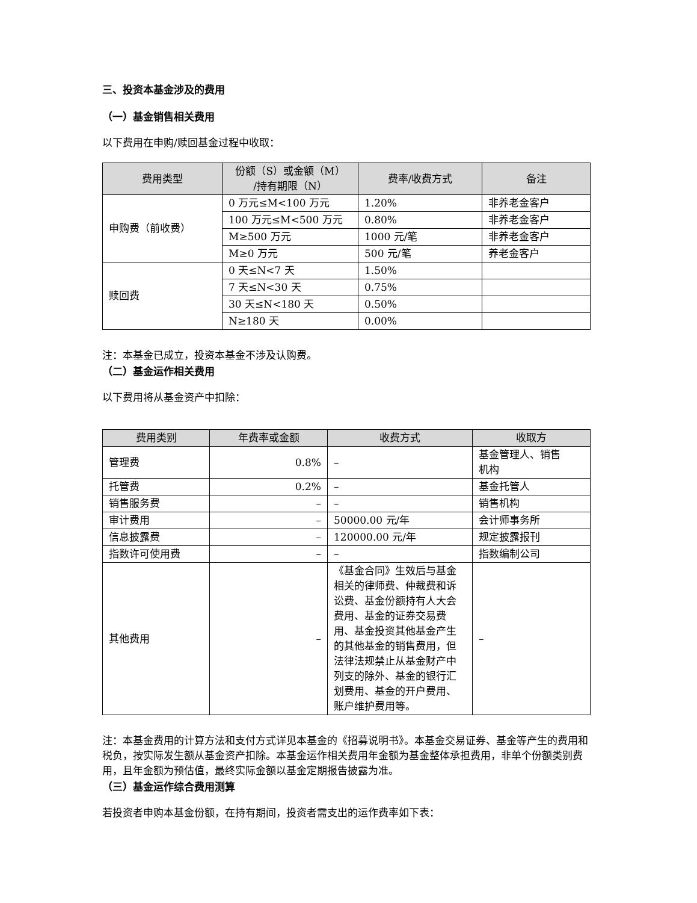三、投资本基金涉及的费用
（一）基金销售相关费用
以下费用在申购/赎回基金过程中收取：
| 费用类型 | 份额（S）或金额（M） /持有期限（N） | 费率/收费方式 | 备注 |
| --- | --- | --- | --- |
| 申购费（前收费） | 0 万元≤M<100 万元 | 1.20% | 非养老金客户 |
| | 100 万元≤M<500 万元 | 0.80% | 非养老金客户 |
| | M≥500 万元 | 1000 元/笔 | 非养老金客户 |
| | M≥0 万元 | 500 元/笔 | 养老金客户 |
| 赎回费 | 0 天≤N<7 天 | 1.50% | |
| | 7 天≤N<30 天 | 0.75% | |
| | 30 天≤N<180 天 | 0.50% | |
| | N≥180 天 | 0.00% | |
注：本基金已成立，投资本基金不涉及认购费。
（二）基金运作相关费用
以下费用将从基金资产中扣除：
| 费用类别 | 年费率或金额 | 收费方式 | 收取方 |
| --- | --- | --- | --- |
| 管理费 | 0.8% | – | 基金管理人、销售 机构 |
| 托管费 | 0.2% | – | 基金托管人 |
| 销售服务费 | – | – | 销售机构 |
| 审计费用 | – | 50000.00 元/年 | 会计师事务所 |
| 信息披露费 | – | 120000.00 元/年 | 规定披露报刊 |
| 指数许可使用费 | – | – | 指数编制公司 |
| 其他费用 | – | 《基金合同》生效后与基金相关的律师费、仲裁费和诉讼费、基金份额持有人大会费用、基金的证券交易费用、基金投资其他基金产生的其他基金的销售费用，但法律法规禁止从基金财产中列支的除外、基金的银行汇划费用、基金的开户费用、账户维护费用等。 | – |
注：本基金费用的计算方法和支付方式详见本基金的《招募说明书》。本基金交易证券、基金等产生的费用和税负，按实际发生额从基金资产扣除。本基金运作相关费用年金额为基金整体承担费用，非单个份额类别费用，且年金额为预估值，最终实际金额以基金定期报告披露为准。
（三）基金运作综合费用测算
若投资者申购本基金份额，在持有期间，投资者需支出的运作费率如下表：